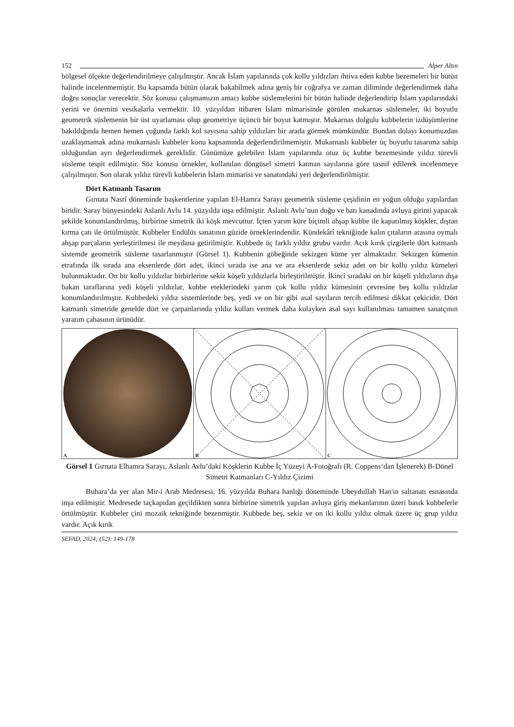152 Alper Altın
bölgesel ölçekte değerlendirilmeye çalışılmıştır. Ancak İslam yapılarında çok kollu yıldızları ihtiva eden kubbe bezemeleri bir bütün halinde incelenmemiştir. Bu kapsamda bütün olarak bakabilmek adına geniş bir coğrafya ve zaman diliminde değerlendirmek daha doğru sonuçlar verecektir. Söz konusu çalışmamızın amacı kubbe süslemelerini bir bütün halinde değerlendirip İslam yapılarındaki yerini ve önemini vesikalarla vermektir. 10. yüzyıldan itibaren İslam mimarisinde görülen mukarnas süslemeler, iki boyutlu geometrik süslemenin bir üst uyarlaması olup geometriye üçüncü bir boyut katmıştır. Mukarnas dolgulu kubbelerin izdüşümlerine bakıldığında hemen hemen çoğunda farklı kol sayısına sahip yıldızları bir arada görmek mümkündür. Bundan dolayı konumuzdan uzaklaşmamak adına mukarnaslı kubbeler konu kapsamında değerlendirilmemiştir. Mukarnaslı kubbeler üç boyutlu tasarıma sahip olduğundan ayrı değerlendirmek gereklidir. Günümüze gelebilen İslam yapılarında otuz üç kubbe bezemesinde yıldız türevli süsleme tespit edilmiştir. Söz konusu örnekler, kullanılan döngüsel simetri katman sayılarına göre tasnif edilerek incelenmeye çalışılmıştır. Son olarak yıldız türevli kubbelerin İslam mimarisi ve sanatındaki yeri değerlendirilmiştir.
Dört Katmanlı Tasarım
Gırnata Nasrî döneminde başkentlerine yapılan El-Hamra Sarayı geometrik süsleme çeşidinin en yoğun olduğu yapılardan biridir. Saray bünyesindeki Aslanlı Avlu 14. yüzyılda inşa edilmiştir. Aslanlı Avlu’nun doğu ve batı kanadında avluya girinti yapacak şekilde konumlandırılmış, birbirine simetrik iki köşk mevcuttur. İçten yarım küre biçimli ahşap kubbe ile kapatılmış köşkler, dıştan kırma çatı ile örtülmüştür. Kubbeler Endülüs sanatının güzide örneklerindendir. Kündekârî tekniğinde kalın çıtaların arasına oymalı ahşap parçaların yerleştirilmesi ile meydana getirilmiştir. Kubbede üç farklı yıldız grubu vardır. Açık kırık çizgilerle dört katmanlı sistemde geometrik süsleme tasarlanmıştır (Görsel 1). Kubbenin göbeğinde sekizgen küme yer almaktadır. Sekizgen kümenin etrafında ilk sırada ana eksenlerde dört adet, ikinci sırada ise ana ve ara eksenlerde sekiz adet on bir kollu yıldız kümeleri bulunmaktadır. On bir kollu yıldızlar birbirlerine sekiz köşeli yıldızlarla birleştirilmiştir. İkinci sıradaki on bir köşeli yıldızların dışa bakan taraflarına yedi köşeli yıldızlar, kubbe eteklerindeki yarım çok kollu yıldız kümesinin çevresine beş kollu yıldızlar konumlandırılmıştır. Kubbedeki yıldız sistemlerinde beş, yedi ve on bir gibi asal sayıların tercih edilmesi dikkat çekicidir. Dört katmanlı simetride genelde dört ve çarpanlarında yıldız kolları vermek daha kolayken asal sayı kullanılması tamamen sanatçının yaratım çabasının ürünüdür.
A
B
C
Görsel 1 Gırnata Elhamra Sarayı, Aslanlı Avlu’daki Köşklerin Kubbe İç Yüzeyi A-Fotoğrafı (R. Coppens‘dan İşlenerek) B-Dönel Simetri Katmanları C-Yıldız Çizimi
Buhara’da yer alan Mir-i Arab Medresesi, 16. yüzyılda Buhara hanlığı döneminde Ubeydullah Han'ın saltanatı esnasında inşa edilmiştir. Medresede taçkapıdan geçildikten sonra birbirine simetrik yapılan avluya giriş mekanlarının üzeri basık kubbelerle örtülmüştür. Kubbeler çini mozaik tekniğinde bezenmiştir. Kubbede beş, sekiz ve on iki kollu yıldız olmak üzere üç grup yıldız vardır. Açık kırık
SEFAD, 2024; (52): 149-178